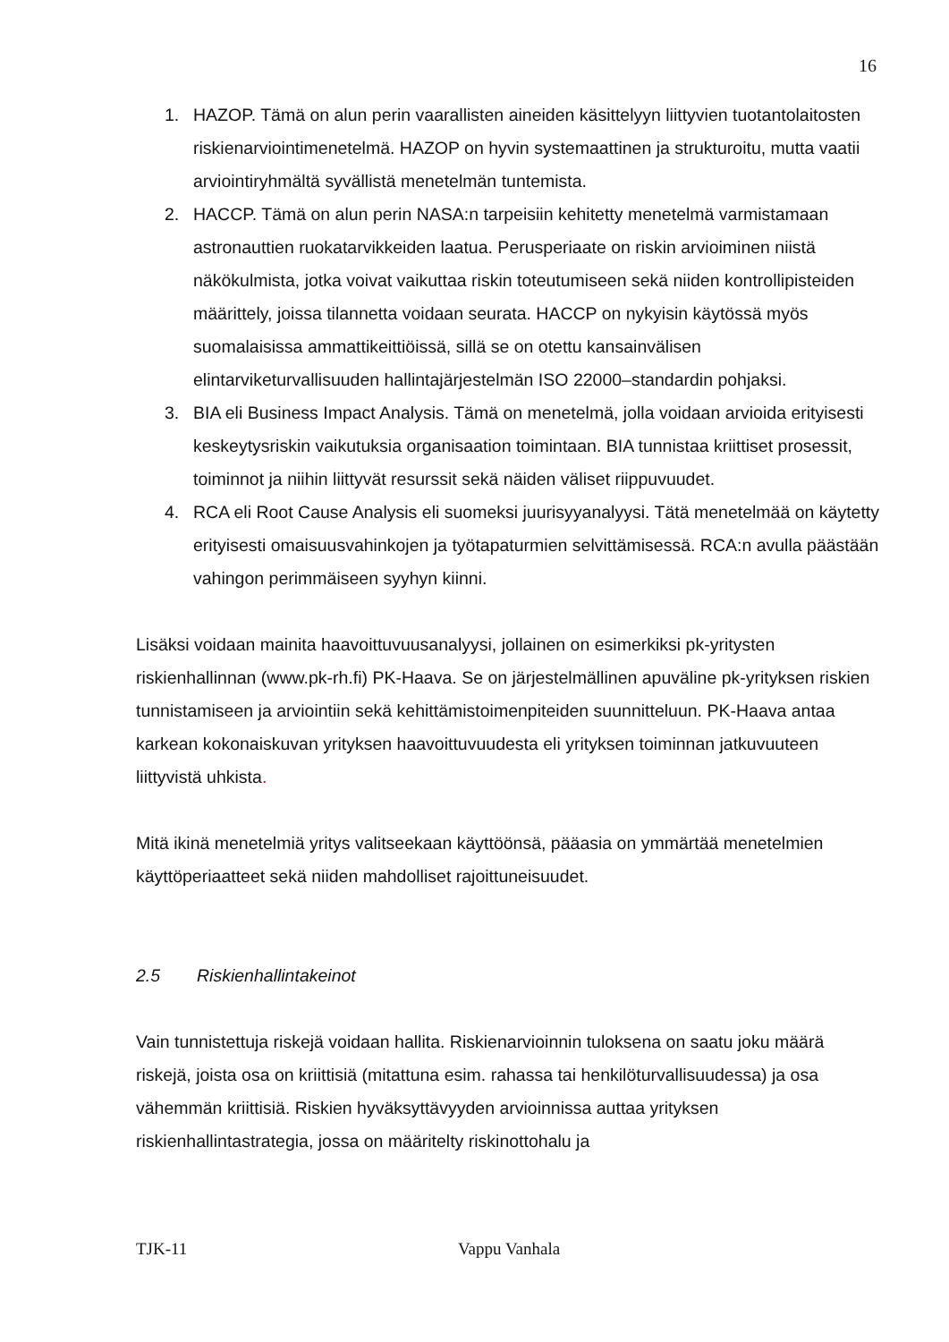16
1. HAZOP. Tämä on alun perin vaarallisten aineiden käsittelyyn liittyvien tuotantolaitosten riskienarviointimenetelmä. HAZOP on hyvin systemaattinen ja strukturoitu, mutta vaatii arviointiryhmältä syvällistä menetelmän tuntemista.
2. HACCP. Tämä on alun perin NASA:n tarpeisiin kehitetty menetelmä varmistamaan astronauttien ruokatarvikkeiden laatua. Perusperiaate on riskin arvioiminen niistä näkökulmista, jotka voivat vaikuttaa riskin toteutumiseen sekä niiden kontrollipisteiden määrittely, joissa tilannetta voidaan seurata. HACCP on nykyisin käytössä myös suomalaisissa ammattikeittiöissä, sillä se on otettu kansainvälisen elintarviketurvallisuuden hallintajärjestelmän ISO 22000–standardin pohjaksi.
3. BIA eli Business Impact Analysis. Tämä on menetelmä, jolla voidaan arvioida erityisesti keskeytysriskin vaikutuksia organisaation toimintaan. BIA tunnistaa kriittiset prosessit, toiminnot ja niihin liittyvät resurssit sekä näiden väliset riippuvuudet.
4. RCA eli Root Cause Analysis eli suomeksi juurisyyanalyysi. Tätä menetelmää on käytetty erityisesti omaisuusvahinkojen ja työtapaturmien selvittämisessä. RCA:n avulla päästään vahingon perimmäiseen syyhyn kiinni.
Lisäksi voidaan mainita haavoittuvuusanalyysi, jollainen on esimerkiksi pk-yritysten riskienhallinnan (www.pk-rh.fi) PK-Haava. Se on järjestelmällinen apuväline pk-yrityksen riskien tunnistamiseen ja arviointiin sekä kehittämistoimenpiteiden suunnitteluun. PK-Haava antaa karkean kokonaiskuvan yrityksen haavoittuvuudesta eli yrityksen toiminnan jatkuvuuteen liittyvistä uhkista.
Mitä ikinä menetelmiä yritys valitseekaan käyttöönsä, pääasia on ymmärtää menetelmien käyttöperiaatteet sekä niiden mahdolliset rajoittuneisuudet.
2.5 Riskienhallintakeinot
Vain tunnistettuja riskejä voidaan hallita. Riskienarvioinnin tuloksena on saatu joku määrä riskejä, joista osa on kriittisiä (mitattuna esim. rahassa tai henkilöturvallisuudessa) ja osa vähemmän kriittisiä. Riskien hyväksyttävyyden arvioinnissa auttaa yrityksen riskienhallintastrategia, jossa on määritelty riskinottohalu ja
TJK-11 Vappu Vanhala